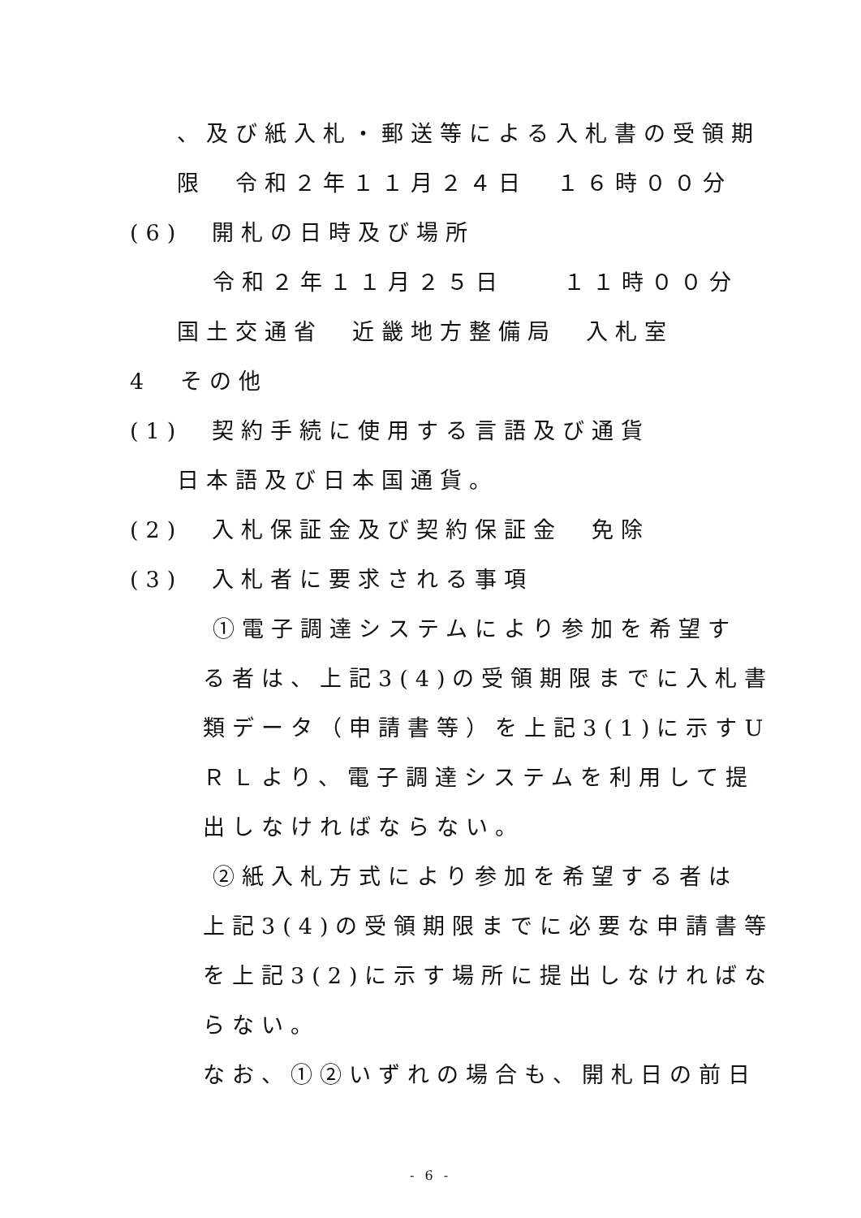、及び紙入札・郵送等による入札書の受領期
限　令和２年１１月２４日　１６時００分
(6)　開札の日時及び場所
令和２年１１月２５日　　１１時００分
国土交通省　近畿地方整備局　入札室
4　その他
(1)　契約手続に使用する言語及び通貨
日本語及び日本国通貨。
(2)　入札保証金及び契約保証金　免除
(3)　入札者に要求される事項
①電子調達システムにより参加を希望す
る者は、上記3(4)の受領期限までに入札書
類データ（申請書等）を上記3(1)に示すU
ＲＬより、電子調達システムを利用して提
出しなければならない。
②紙入札方式により参加を希望する者は
上記3(4)の受領期限までに必要な申請書等
を上記3(2)に示す場所に提出しなければな
らない。
なお、①②いずれの場合も、開札日の前日
- 6 -